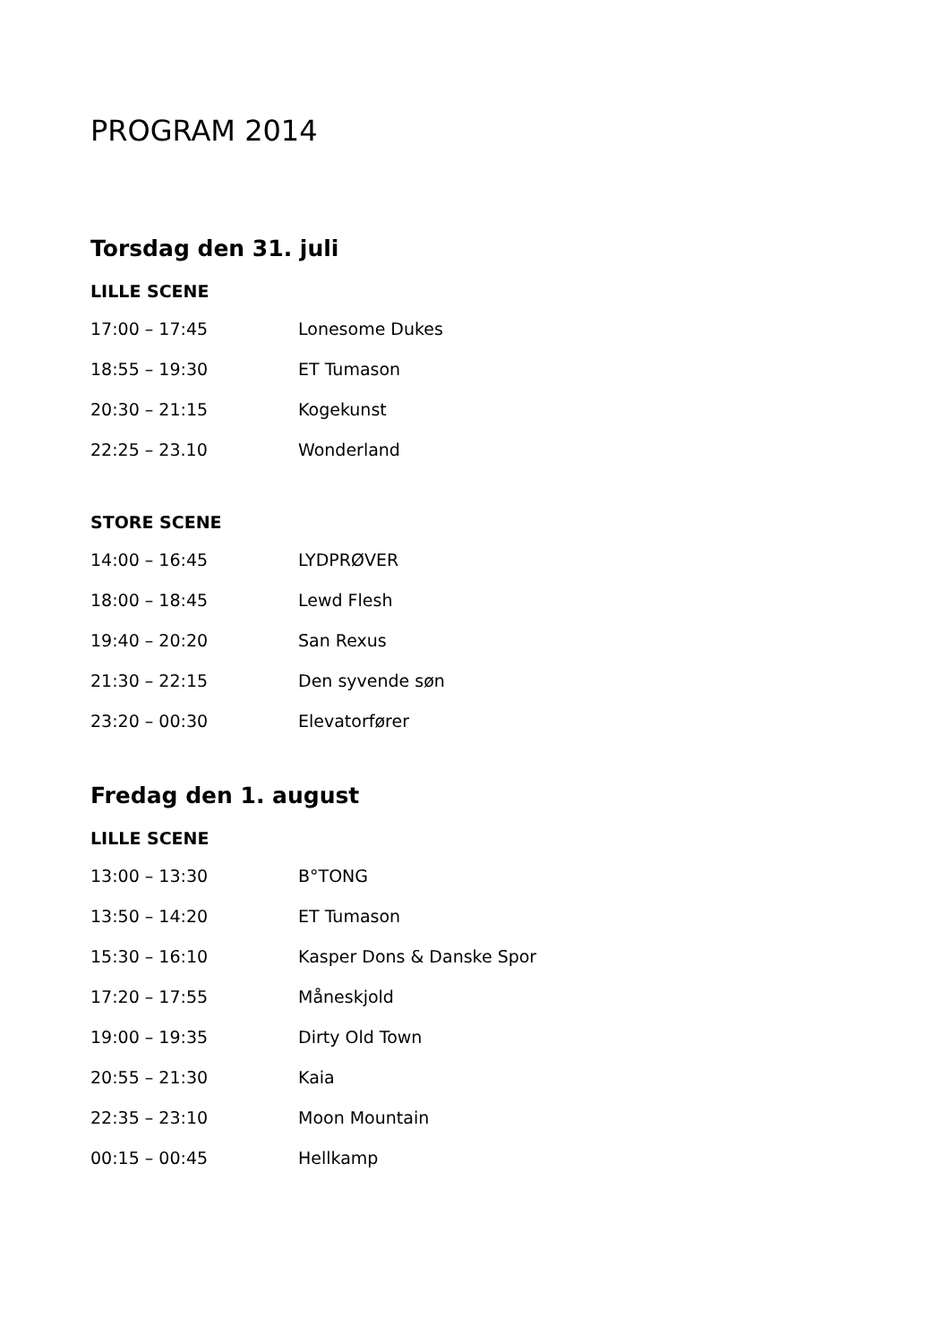PROGRAM 2014
Torsdag den 31. juli
LILLE SCENE
17:00 – 17:45 Lonesome Dukes
18:55 – 19:30 ET Tumason
20:30 – 21:15 Kogekunst
22:25 – 23.10 Wonderland
STORE SCENE
14:00 – 16:45 LYDPRØVER
18:00 – 18:45 Lewd Flesh
19:40 – 20:20 San Rexus
21:30 – 22:15 Den syvende søn
23:20 – 00:30 Elevatorfører
Fredag den 1. august
LILLE SCENE
13:00 – 13:30 B°TONG
13:50 – 14:20 ET Tumason
15:30 – 16:10 Kasper Dons & Danske Spor
17:20 – 17:55 Måneskjold
19:00 – 19:35 Dirty Old Town
20:55 – 21:30 Kaia
22:35 – 23:10 Moon Mountain
00:15 – 00:45 Hellkamp